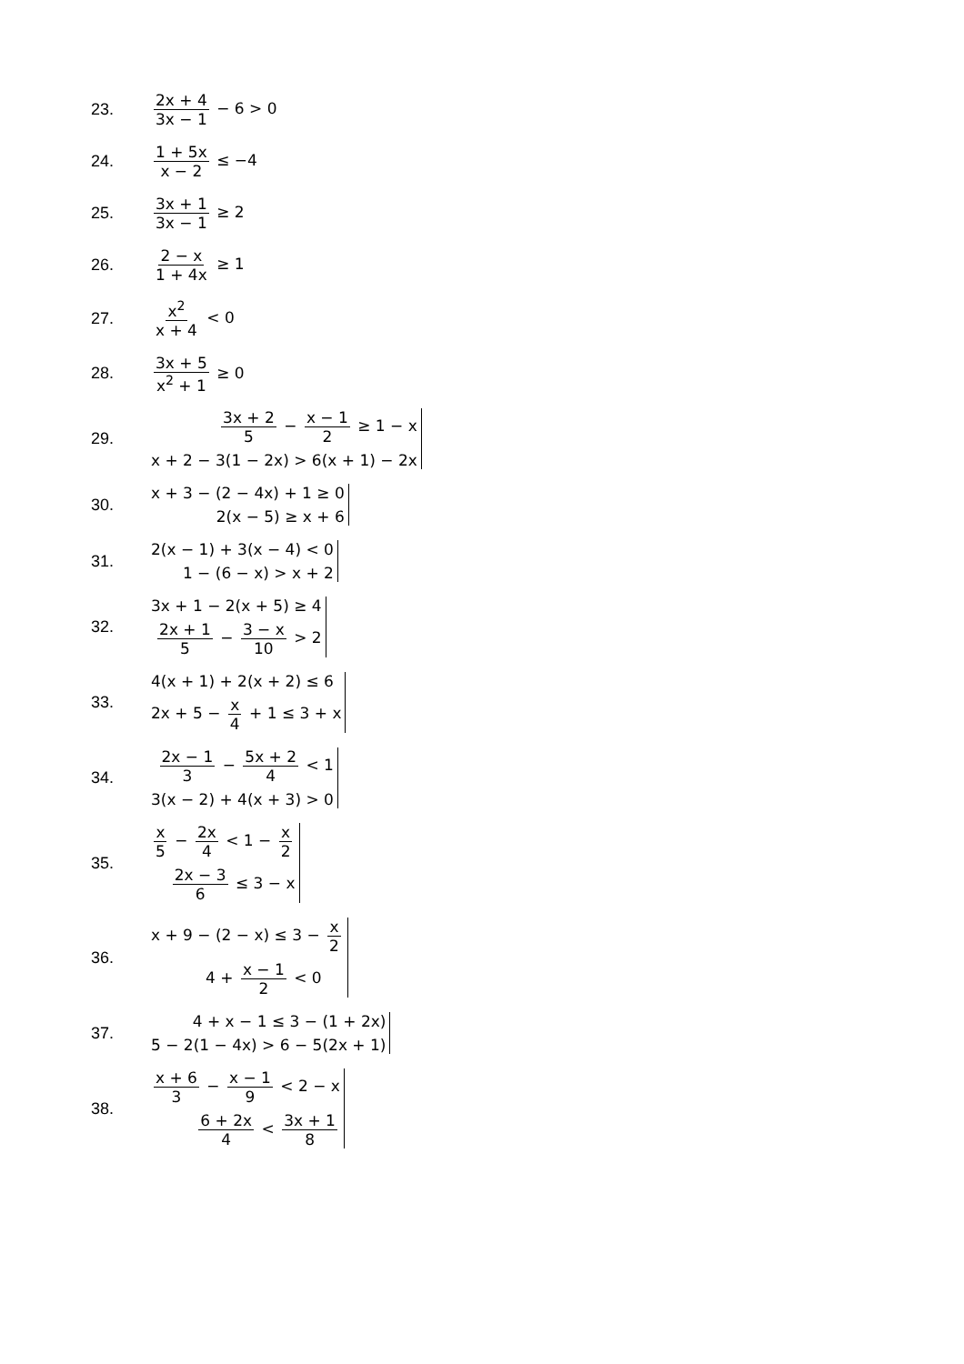23. 2x + 4 3x − 1 − 6 > 0
24. 1 + 5x x − 2 ≤ −4
25. 3x + 1 3x − 1 ≥ 2
26. 2 − x 1 + 4x ≥ 1
27. x<sup>2</sup> x + 4 < 0
28. 3x + 5 x<sup>2</sup> + 1 ≥ 0
29.
3x + 2 5 − x − 1 2 ≥ 1 − x
x + 2 − 3(1 − 2x) > 6(x + 1) − 2x
30.
x + 3 − (2 − 4x) + 1 ≥ 0
2(x − 5) ≥ x + 6
31.
2(x − 1) + 3(x − 4) < 0
1 − (6 − x) > x + 2
32.
3x + 1 − 2(x + 5) ≥ 4
2x + 1 5 − 3 − x 10 > 2
33.
4(x + 1) + 2(x + 2) ≤ 6
2x + 5 − x 4 + 1 ≤ 3 + x
34.
2x − 1 3 − 5x + 2 4 < 1
3(x − 2) + 4(x + 3) > 0
35.
x 5 − 2x 4 < 1 − x 2
2x − 3 6 ≤ 3 − x
36.
x + 9 − (2 − x) ≤ 3 − x 2
4 + x − 1 2 < 0
37.
4 + x − 1 ≤ 3 − (1 + 2x)
5 − 2(1 − 4x) > 6 − 5(2x + 1)
38.
x + 6 3 − x − 1 9 < 2 − x
6 + 2x 4 < 3x + 1 8